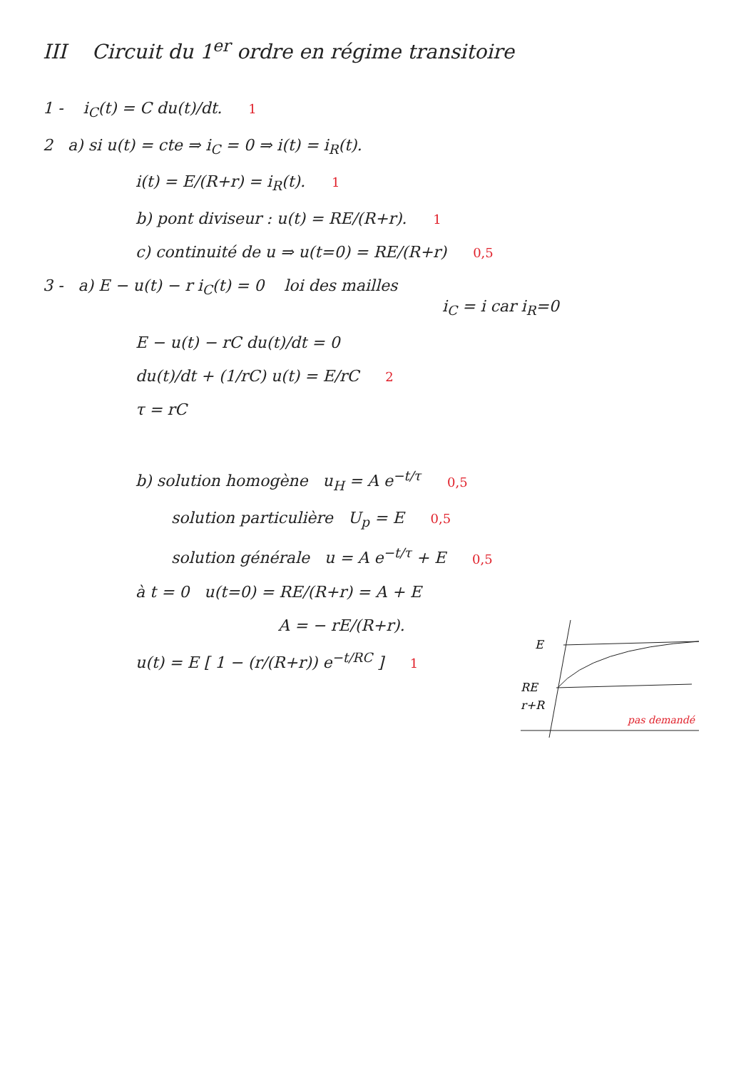III Circuit du 1<sup>er</sup> ordre en régime transitoire
1 - i<sub>C</sub>(t) = C du(t)/dt. 1
2 a) si u(t) = cte ⇒ i<sub>C</sub> = 0 ⇒ i(t) = i<sub>R</sub>(t).
i(t) = E/(R+r) = i<sub>R</sub>(t). 1
b) pont diviseur : u(t) = RE/(R+r). 1
c) continuité de u ⇒ u(t=0) = RE/(R+r) 0,5
3 - a) E − u(t) − r i<sub>C</sub>(t) = 0 loi des mailles
i<sub>C</sub> = i car i<sub>R</sub>=0
E − u(t) − rC du(t)/dt = 0
du(t)/dt + (1/rC) u(t) = E/rC 2
τ = rC
b) solution homogène u<sub>H</sub> = A e<sup>−t/τ</sup> 0,5
solution particulière U<sub>p</sub> = E 0,5
solution générale u = A e<sup>−t/τ</sup> + E 0,5
à t = 0 u(t=0) = RE/(R+r) = A + E
E
RE
r+R
pas demandé
A = − rE/(R+r).
u(t) = E [ 1 − (r/(R+r)) e<sup>−t/RC</sup> ] 1